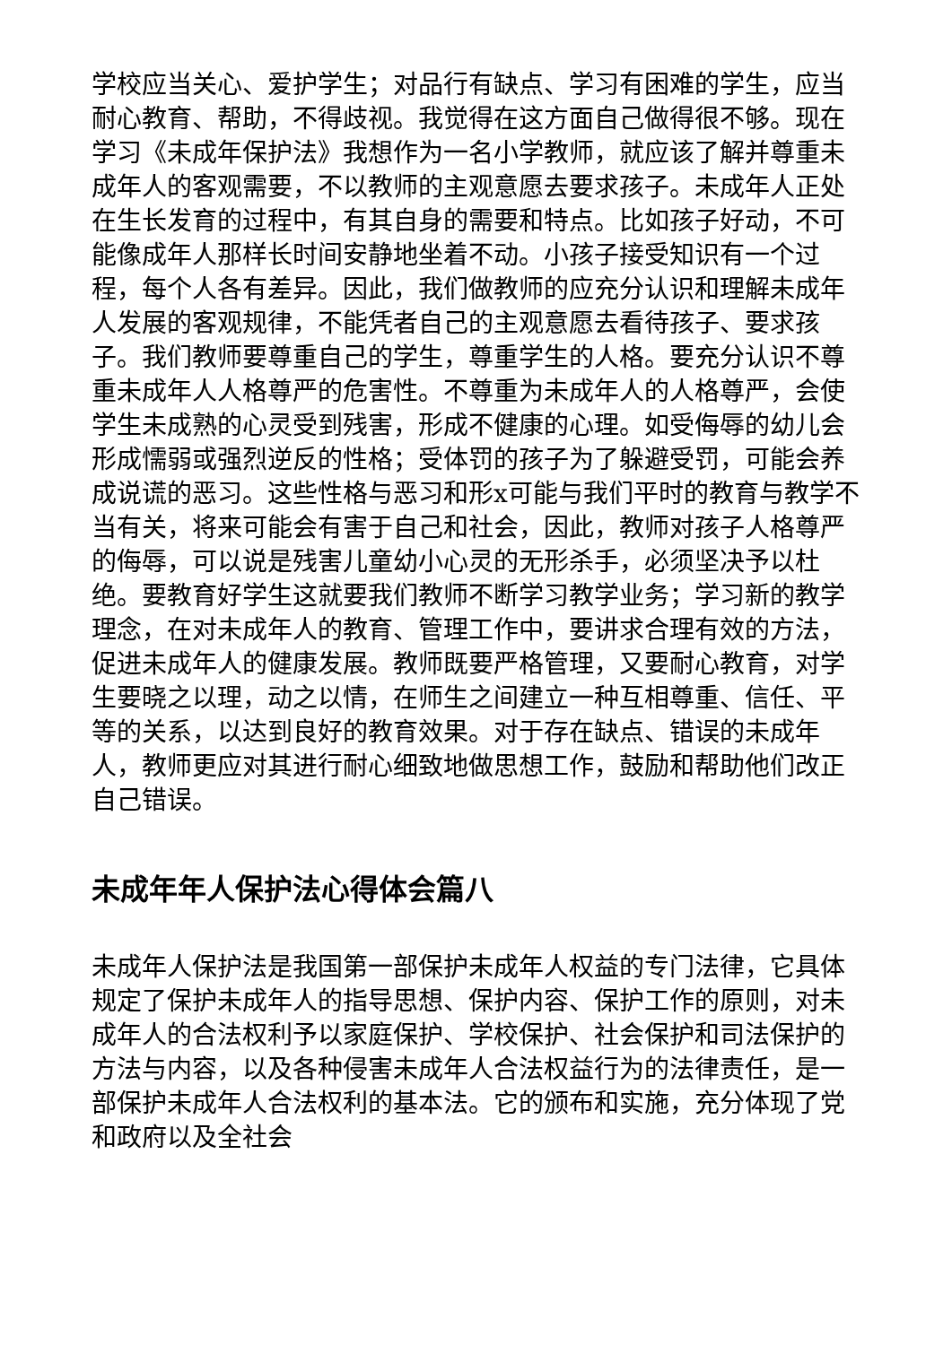学校应当关心、爱护学生；对品行有缺点、学习有困难的学生，应当耐心教育、帮助，不得歧视。我觉得在这方面自己做得很不够。现在学习《未成年保护法》我想作为一名小学教师，就应该了解并尊重未成年人的客观需要，不以教师的主观意愿去要求孩子。未成年人正处在生长发育的过程中，有其自身的需要和特点。比如孩子好动，不可能像成年人那样长时间安静地坐着不动。小孩子接受知识有一个过程，每个人各有差异。因此，我们做教师的应充分认识和理解未成年人发展的客观规律，不能凭者自己的主观意愿去看待孩子、要求孩子。我们教师要尊重自己的学生，尊重学生的人格。要充分认识不尊重未成年人人格尊严的危害性。不尊重为未成年人的人格尊严，会使学生未成熟的心灵受到残害，形成不健康的心理。如受侮辱的幼儿会形成懦弱或强烈逆反的性格；受体罚的孩子为了躲避受罚，可能会养成说谎的恶习。这些性格与恶习和形x可能与我们平时的教育与教学不当有关，将来可能会有害于自己和社会，因此，教师对孩子人格尊严的侮辱，可以说是残害儿童幼小心灵的无形杀手，必须坚决予以杜绝。要教育好学生这就要我们教师不断学习教学业务；学习新的教学理念，在对未成年人的教育、管理工作中，要讲求合理有效的方法，促进未成年人的健康发展。教师既要严格管理，又要耐心教育，对学生要晓之以理，动之以情，在师生之间建立一种互相尊重、信任、平等的关系，以达到良好的教育效果。对于存在缺点、错误的未成年人，教师更应对其进行耐心细致地做思想工作，鼓励和帮助他们改正自己错误。
未成年年人保护法心得体会篇八
未成年人保护法是我国第一部保护未成年人权益的专门法律，它具体规定了保护未成年人的指导思想、保护内容、保护工作的原则，对未成年人的合法权利予以家庭保护、学校保护、社会保护和司法保护的方法与内容，以及各种侵害未成年人合法权益行为的法律责任，是一部保护未成年人合法权利的基本法。它的颁布和实施，充分体现了党和政府以及全社会